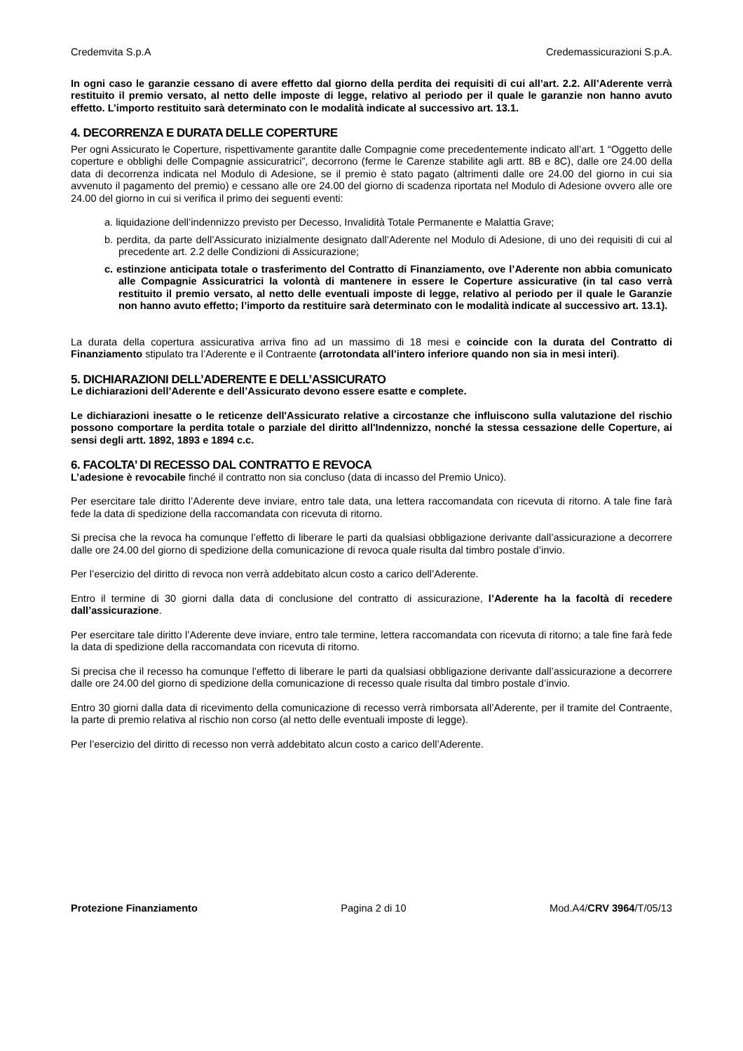Credemvita S.p.A Credemassicurazioni S.p.A.
In ogni caso le garanzie cessano di avere effetto dal giorno della perdita dei requisiti di cui all’art. 2.2. All’Aderente verrà restituito il premio versato, al netto delle imposte di legge, relativo al periodo per il quale le garanzie non hanno avuto effetto. L’importo restituito sarà determinato con le modalità indicate al successivo art. 13.1.
4. DECORRENZA E DURATA DELLE COPERTURE
Per ogni Assicurato le Coperture, rispettivamente garantite dalle Compagnie come precedentemente indicato all’art. 1 “Oggetto delle coperture e obblighi delle Compagnie assicuratrici”, decorrono (ferme le Carenze stabilite agli artt. 8B e 8C), dalle ore 24.00 della data di decorrenza indicata nel Modulo di Adesione, se il premio è stato pagato (altrimenti dalle ore 24.00 del giorno in cui sia avvenuto il pagamento del premio) e cessano alle ore 24.00 del giorno di scadenza riportata nel Modulo di Adesione ovvero alle ore 24.00 del giorno in cui si verifica il primo dei seguenti eventi:
a. liquidazione dell’indennizzo previsto per Decesso, Invalidità Totale Permanente e Malattia Grave;
b. perdita, da parte dell’Assicurato inizialmente designato dall’Aderente nel Modulo di Adesione, di uno dei requisiti di cui al precedente art. 2.2 delle Condizioni di Assicurazione;
c. estinzione anticipata totale o trasferimento del Contratto di Finanziamento, ove l’Aderente non abbia comunicato alle Compagnie Assicuratrici la volontà di mantenere in essere le Coperture assicurative (in tal caso verrà restituito il premio versato, al netto delle eventuali imposte di legge, relativo al periodo per il quale le Garanzie non hanno avuto effetto; l’importo da restituire sarà determinato con le modalità indicate al successivo art. 13.1).
La durata della copertura assicurativa arriva fino ad un massimo di 18 mesi e coincide con la durata del Contratto di Finanziamento stipulato tra l’Aderente e il Contraente (arrotondata all’intero inferiore quando non sia in mesi interi).
5. DICHIARAZIONI DELL’ADERENTE E DELL’ASSICURATO
Le dichiarazioni dell’Aderente e dell’Assicurato devono essere esatte e complete.
Le dichiarazioni inesatte o le reticenze dell'Assicurato relative a circostanze che influiscono sulla valutazione del rischio possono comportare la perdita totale o parziale del diritto all'Indennizzo, nonché la stessa cessazione delle Coperture, ai sensi degli artt. 1892, 1893 e 1894 c.c.
6. FACOLTA’ DI RECESSO DAL CONTRATTO E REVOCA
L’adesione è revocabile finché il contratto non sia concluso (data di incasso del Premio Unico).
Per esercitare tale diritto l’Aderente deve inviare, entro tale data, una lettera raccomandata con ricevuta di ritorno. A tale fine farà fede la data di spedizione della raccomandata con ricevuta di ritorno.
Si precisa che la revoca ha comunque l’effetto di liberare le parti da qualsiasi obbligazione derivante dall’assicurazione a decorrere dalle ore 24.00 del giorno di spedizione della comunicazione di revoca quale risulta dal timbro postale d’invio.
Per l’esercizio del diritto di revoca non verrà addebitato alcun costo a carico dell’Aderente.
Entro il termine di 30 giorni dalla data di conclusione del contratto di assicurazione, l’Aderente ha la facoltà di recedere dall’assicurazione.
Per esercitare tale diritto l’Aderente deve inviare, entro tale termine, lettera raccomandata con ricevuta di ritorno; a tale fine farà fede la data di spedizione della raccomandata con ricevuta di ritorno.
Si precisa che il recesso ha comunque l’effetto di liberare le parti da qualsiasi obbligazione derivante dall’assicurazione a decorrere dalle ore 24.00 del giorno di spedizione della comunicazione di recesso quale risulta dal timbro postale d’invio.
Entro 30 giorni dalla data di ricevimento della comunicazione di recesso verrà rimborsata all’Aderente, per il tramite del Contraente, la parte di premio relativa al rischio non corso (al netto delle eventuali imposte di legge).
Per l’esercizio del diritto di recesso non verrà addebitato alcun costo a carico dell’Aderente.
Protezione Finanziamento Pagina 2 di 10 Mod.A4/CRV 3964/T/05/13